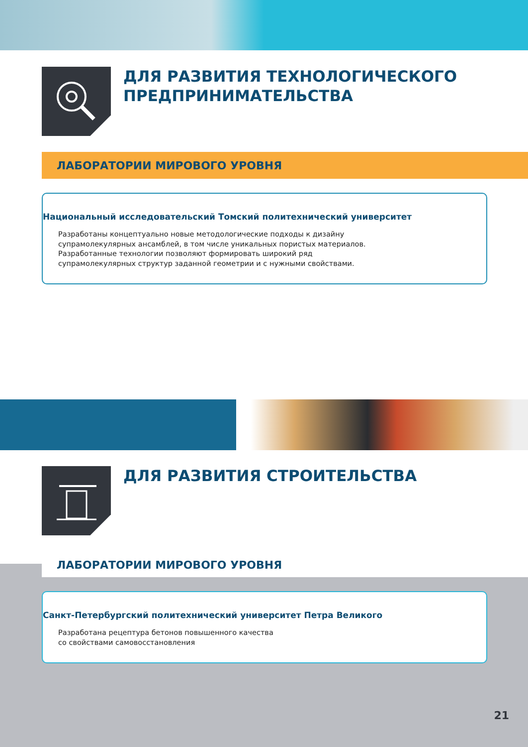ДЛЯ РАЗВИТИЯ ТЕХНОЛОГИЧЕСКОГО
ПРЕДПРИНИМАТЕЛЬСТВА
ЛАБОРАТОРИИ МИРОВОГО УРОВНЯ
Национальный исследовательский Томский политехнический университет
Разработаны концептуально новые методологические подходы к дизайну
супрамолекулярных ансамблей, в том числе уникальных пористых материалов.
Разработанные технологии позволяют формировать широкий ряд
супрамолекулярных структур заданной геометрии и с нужными свойствами.
ДЛЯ РАЗВИТИЯ СТРОИТЕЛЬСТВА
ЛАБОРАТОРИИ МИРОВОГО УРОВНЯ
Санкт-Петербургский политехнический университет Петра Великого
Разработана рецептура бетонов повышенного качества
со свойствами самовосстановления
21